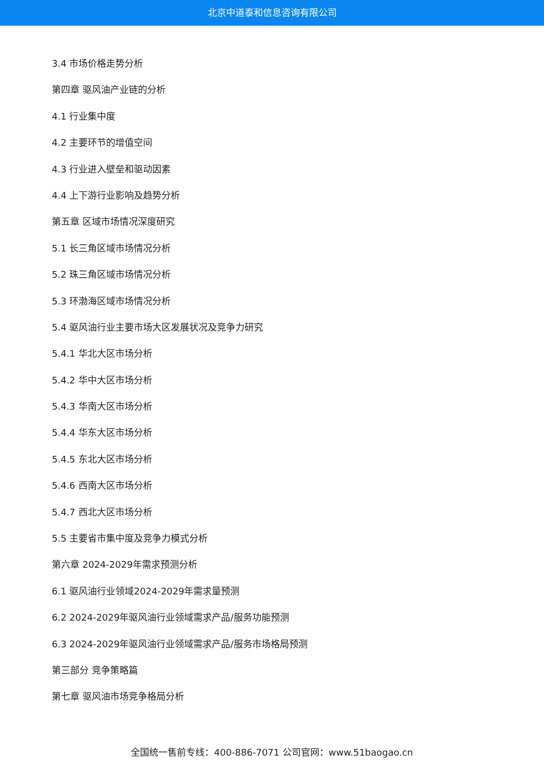北京中道泰和信息咨询有限公司
3.4 市场价格走势分析
第四章 驱风油产业链的分析
4.1 行业集中度
4.2 主要环节的增值空间
4.3 行业进入壁垒和驱动因素
4.4 上下游行业影响及趋势分析
第五章 区域市场情况深度研究
5.1 长三角区域市场情况分析
5.2 珠三角区域市场情况分析
5.3 环渤海区域市场情况分析
5.4 驱风油行业主要市场大区发展状况及竞争力研究
5.4.1 华北大区市场分析
5.4.2 华中大区市场分析
5.4.3 华南大区市场分析
5.4.4 华东大区市场分析
5.4.5 东北大区市场分析
5.4.6 西南大区市场分析
5.4.7 西北大区市场分析
5.5 主要省市集中度及竞争力模式分析
第六章 2024-2029年需求预测分析
6.1 驱风油行业领域2024-2029年需求量预测
6.2 2024-2029年驱风油行业领域需求产品/服务功能预测
6.3 2024-2029年驱风油行业领域需求产品/服务市场格局预测
第三部分 竞争策略篇
第七章 驱风油市场竞争格局分析
全国统一售前专线：400-886-7071 公司官网：www.51baogao.cn